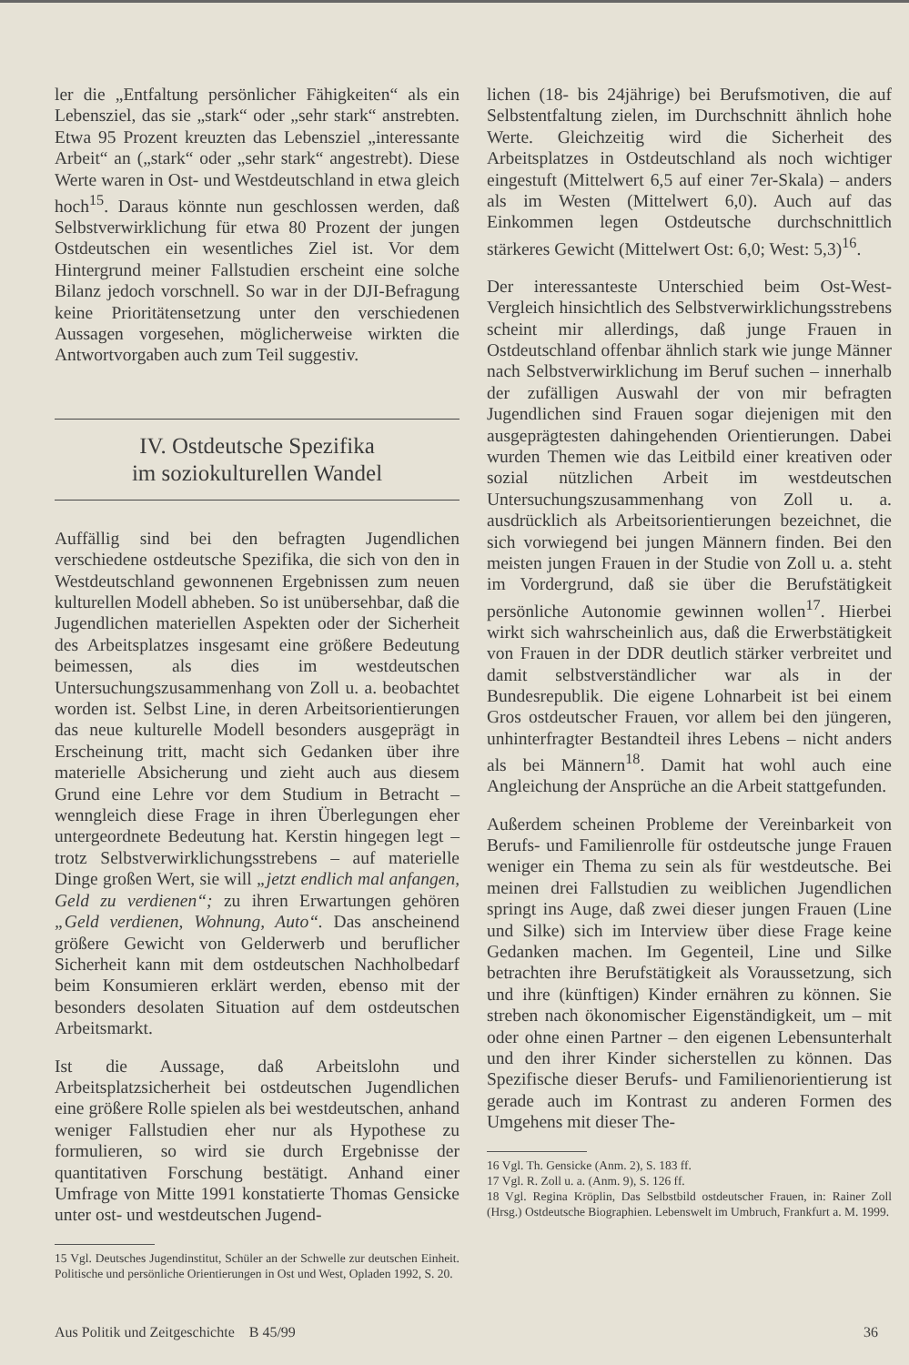ler die „Entfaltung persönlicher Fähigkeiten“ als ein Lebensziel, das sie „stark“ oder „sehr stark“ anstrebten. Etwa 95 Prozent kreuzten das Lebensziel „interessante Arbeit“ an („stark“ oder „sehr stark“ angestrebt). Diese Werte waren in Ost- und Westdeutschland in etwa gleich hoch<sup>15</sup>. Daraus könnte nun geschlossen werden, daß Selbstverwirklichung für etwa 80 Prozent der jungen Ostdeutschen ein wesentliches Ziel ist. Vor dem Hintergrund meiner Fallstudien erscheint eine solche Bilanz jedoch vorschnell. So war in der DJI-Befragung keine Prioritätensetzung unter den verschiedenen Aussagen vorgesehen, möglicherweise wirkten die Antwortvorgaben auch zum Teil suggestiv.
IV. Ostdeutsche Spezifika
im soziokulturellen Wandel
Auffällig sind bei den befragten Jugendlichen verschiedene ostdeutsche Spezifika, die sich von den in Westdeutschland gewonnenen Ergebnissen zum neuen kulturellen Modell abheben. So ist unübersehbar, daß die Jugendlichen materiellen Aspekten oder der Sicherheit des Arbeitsplatzes insgesamt eine größere Bedeutung beimessen, als dies im westdeutschen Untersuchungszusammenhang von Zoll u. a. beobachtet worden ist. Selbst Line, in deren Arbeitsorientierungen das neue kulturelle Modell besonders ausgeprägt in Erscheinung tritt, macht sich Gedanken über ihre materielle Absicherung und zieht auch aus diesem Grund eine Lehre vor dem Studium in Betracht – wenngleich diese Frage in ihren Überlegungen eher untergeordnete Bedeutung hat. Kerstin hingegen legt – trotz Selbstverwirklichungsstrebens – auf materielle Dinge großen Wert, sie will „jetzt endlich mal anfangen, Geld zu verdienen“; zu ihren Erwartungen gehören „Geld verdienen, Wohnung, Auto“. Das anscheinend größere Gewicht von Gelderwerb und beruflicher Sicherheit kann mit dem ostdeutschen Nachholbedarf beim Konsumieren erklärt werden, ebenso mit der besonders desolaten Situation auf dem ostdeutschen Arbeitsmarkt.
Ist die Aussage, daß Arbeitslohn und Arbeitsplatzsicherheit bei ostdeutschen Jugendlichen eine größere Rolle spielen als bei westdeutschen, anhand weniger Fallstudien eher nur als Hypothese zu formulieren, so wird sie durch Ergebnisse der quantitativen Forschung bestätigt. Anhand einer Umfrage von Mitte 1991 konstatierte Thomas Gensicke unter ost- und westdeutschen Jugend-
15 Vgl. Deutsches Jugendinstitut, Schüler an der Schwelle zur deutschen Einheit. Politische und persönliche Orientierungen in Ost und West, Opladen 1992, S. 20.
lichen (18- bis 24jährige) bei Berufsmotiven, die auf Selbstentfaltung zielen, im Durchschnitt ähnlich hohe Werte. Gleichzeitig wird die Sicherheit des Arbeitsplatzes in Ostdeutschland als noch wichtiger eingestuft (Mittelwert 6,5 auf einer 7er-Skala) – anders als im Westen (Mittelwert 6,0). Auch auf das Einkommen legen Ostdeutsche durchschnittlich stärkeres Gewicht (Mittelwert Ost: 6,0; West: 5,3)<sup>16</sup>.
Der interessanteste Unterschied beim Ost-West-Vergleich hinsichtlich des Selbstverwirklichungsstrebens scheint mir allerdings, daß junge Frauen in Ostdeutschland offenbar ähnlich stark wie junge Männer nach Selbstverwirklichung im Beruf suchen – innerhalb der zufälligen Auswahl der von mir befragten Jugendlichen sind Frauen sogar diejenigen mit den ausgeprägtesten dahingehenden Orientierungen. Dabei wurden Themen wie das Leitbild einer kreativen oder sozial nützlichen Arbeit im westdeutschen Untersuchungszusammenhang von Zoll u. a. ausdrücklich als Arbeitsorientierungen bezeichnet, die sich vorwiegend bei jungen Männern finden. Bei den meisten jungen Frauen in der Studie von Zoll u. a. steht im Vordergrund, daß sie über die Berufstätigkeit persönliche Autonomie gewinnen wollen<sup>17</sup>. Hierbei wirkt sich wahrscheinlich aus, daß die Erwerbstätigkeit von Frauen in der DDR deutlich stärker verbreitet und damit selbstverständlicher war als in der Bundesrepublik. Die eigene Lohnarbeit ist bei einem Gros ostdeutscher Frauen, vor allem bei den jüngeren, unhinterfragter Bestandteil ihres Lebens – nicht anders als bei Männern<sup>18</sup>. Damit hat wohl auch eine Angleichung der Ansprüche an die Arbeit stattgefunden.
Außerdem scheinen Probleme der Vereinbarkeit von Berufs- und Familienrolle für ostdeutsche junge Frauen weniger ein Thema zu sein als für westdeutsche. Bei meinen drei Fallstudien zu weiblichen Jugendlichen springt ins Auge, daß zwei dieser jungen Frauen (Line und Silke) sich im Interview über diese Frage keine Gedanken machen. Im Gegenteil, Line und Silke betrachten ihre Berufstätigkeit als Voraussetzung, sich und ihre (künftigen) Kinder ernähren zu können. Sie streben nach ökonomischer Eigenständigkeit, um – mit oder ohne einen Partner – den eigenen Lebensunterhalt und den ihrer Kinder sicherstellen zu können. Das Spezifische dieser Berufs- und Familienorientierung ist gerade auch im Kontrast zu anderen Formen des Umgehens mit dieser The-
16 Vgl. Th. Gensicke (Anm. 2), S. 183 ff.
17 Vgl. R. Zoll u. a. (Anm. 9), S. 126 ff.
18 Vgl. Regina Kröplin, Das Selbstbild ostdeutscher Frauen, in: Rainer Zoll (Hrsg.) Ostdeutsche Biographien. Lebenswelt im Umbruch, Frankfurt a. M. 1999.
Aus Politik und Zeitgeschichte B 45/99 36